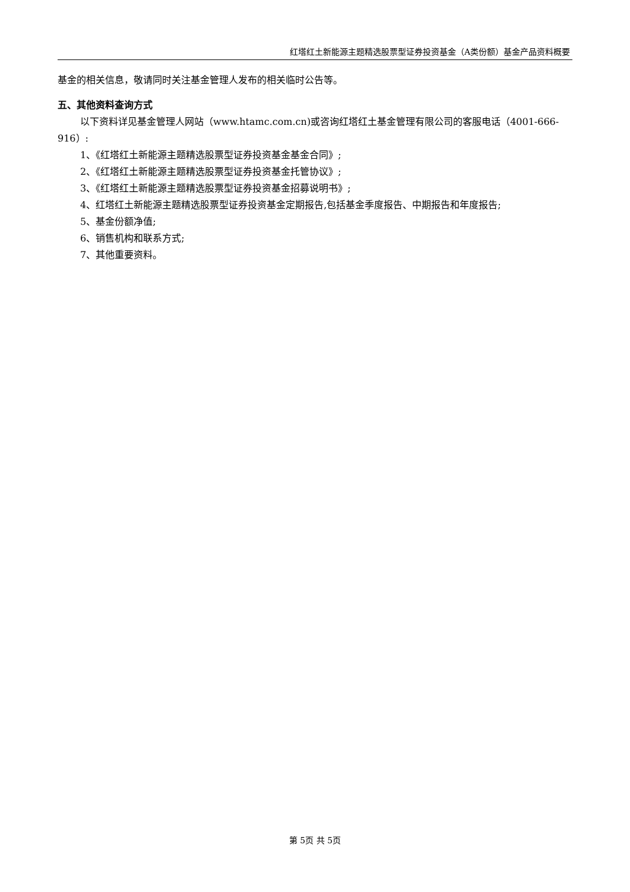红塔红土新能源主题精选股票型证券投资基金（A类份额）基金产品资料概要
基金的相关信息，敬请同时关注基金管理人发布的相关临时公告等。
五、其他资料查询方式
以下资料详见基金管理人网站（www.htamc.com.cn)或咨询红塔红土基金管理有限公司的客服电话（4001-666-916）:
1、《红塔红土新能源主题精选股票型证券投资基金基金合同》;
2、《红塔红土新能源主题精选股票型证券投资基金托管协议》;
3、《红塔红土新能源主题精选股票型证券投资基金招募说明书》;
4、红塔红土新能源主题精选股票型证券投资基金定期报告,包括基金季度报告、中期报告和年度报告;
5、基金份额净值;
6、销售机构和联系方式;
7、其他重要资料。
第 5页 共 5页